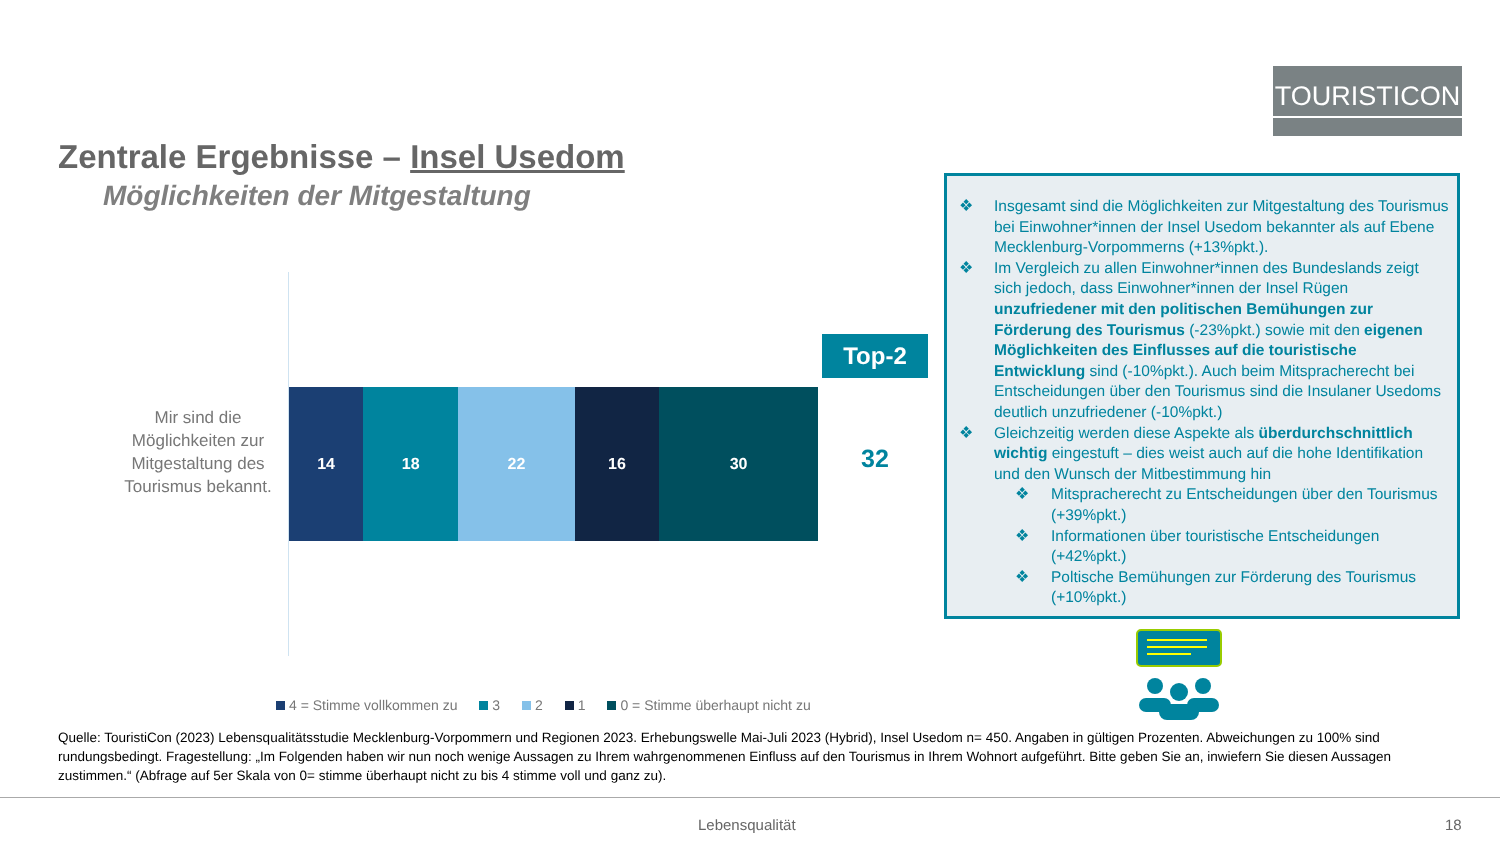TOURISTICON
Zentrale Ergebnisse – Insel Usedom
Möglichkeiten der Mitgestaltung
Mir sind die Möglichkeiten zur Mitgestaltung des Tourismus bekannt.
14 18 22 16 30
Top-2
32
❖ Insgesamt sind die Möglichkeiten zur Mitgestaltung des Tourismus bei Einwohner*innen der Insel Usedom bekannter als auf Ebene Mecklenburg-Vorpommerns (+13%pkt.).
❖ Im Vergleich zu allen Einwohner*innen des Bundeslands zeigt sich jedoch, dass Einwohner*innen der Insel Rügen unzufriedener mit den politischen Bemühungen zur Förderung des Tourismus (-23%pkt.) sowie mit den eigenen Möglichkeiten des Einflusses auf die touristische Entwicklung sind (-10%pkt.). Auch beim Mitspracherecht bei Entscheidungen über den Tourismus sind die Insulaner Usedoms deutlich unzufriedener (-10%pkt.)
❖ Gleichzeitig werden diese Aspekte als überdurchschnittlich wichtig eingestuft – dies weist auch auf die hohe Identifikation und den Wunsch der Mitbestimmung hin
❖ Mitspracherecht zu Entscheidungen über den Tourismus (+39%pkt.)
❖ Informationen über touristische Entscheidungen (+42%pkt.)
❖ Poltische Bemühungen zur Förderung des Tourismus (+10%pkt.)
4 = Stimme vollkommen zu 3 2 1 0 = Stimme überhaupt nicht zu
Quelle: TouristiCon (2023) Lebensqualitätsstudie Mecklenburg-Vorpommern und Regionen 2023. Erhebungswelle Mai-Juli 2023 (Hybrid), Insel Usedom n= 450. Angaben in gültigen Prozenten. Abweichungen zu 100% sind rundungsbedingt. Fragestellung: „Im Folgenden haben wir nun noch wenige Aussagen zu Ihrem wahrgenommenen Einfluss auf den Tourismus in Ihrem Wohnort aufgeführt. Bitte geben Sie an, inwiefern Sie diesen Aussagen zustimmen.“ (Abfrage auf 5er Skala von 0= stimme überhaupt nicht zu bis 4 stimme voll und ganz zu).
Lebensqualität 18